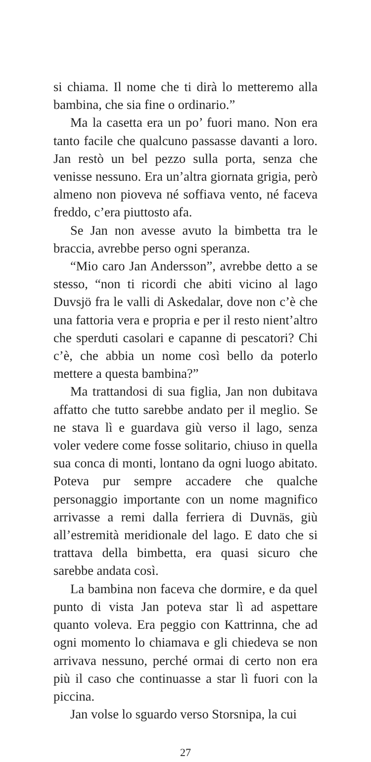si chiama. Il nome che ti dirà lo metteremo alla bambina, che sia fine o ordinario.”
Ma la casetta era un po’ fuori mano. Non era tanto facile che qualcuno passasse davanti a loro. Jan restò un bel pezzo sulla porta, senza che venisse nessuno. Era un’altra giornata grigia, però almeno non pioveva né soffiava vento, né faceva freddo, c’era piuttosto afa.
Se Jan non avesse avuto la bimbetta tra le braccia, avrebbe perso ogni speranza.
“Mio caro Jan Andersson”, avrebbe detto a se stesso, “non ti ricordi che abiti vicino al lago Duvsjö fra le valli di Askedalar, dove non c’è che una fattoria vera e propria e per il resto nient’altro che sperduti casolari e capanne di pescatori? Chi c’è, che abbia un nome così bello da poterlo mettere a questa bambina?”
Ma trattandosi di sua figlia, Jan non dubitava affatto che tutto sarebbe andato per il meglio. Se ne stava lì e guardava giù verso il lago, senza voler vedere come fosse solitario, chiuso in quella sua conca di monti, lontano da ogni luogo abitato. Poteva pur sempre accadere che qualche personaggio importante con un nome magnifico arrivasse a remi dalla ferriera di Duvnäs, giù all’estremità meridionale del lago. E dato che si trattava della bimbetta, era quasi sicuro che sarebbe andata così.
La bambina non faceva che dormire, e da quel punto di vista Jan poteva star lì ad aspettare quanto voleva. Era peggio con Kattrinna, che ad ogni momento lo chiamava e gli chiedeva se non arrivava nessuno, perché ormai di certo non era più il caso che continuasse a star lì fuori con la piccina.
Jan volse lo sguardo verso Storsnipa, la cui
27